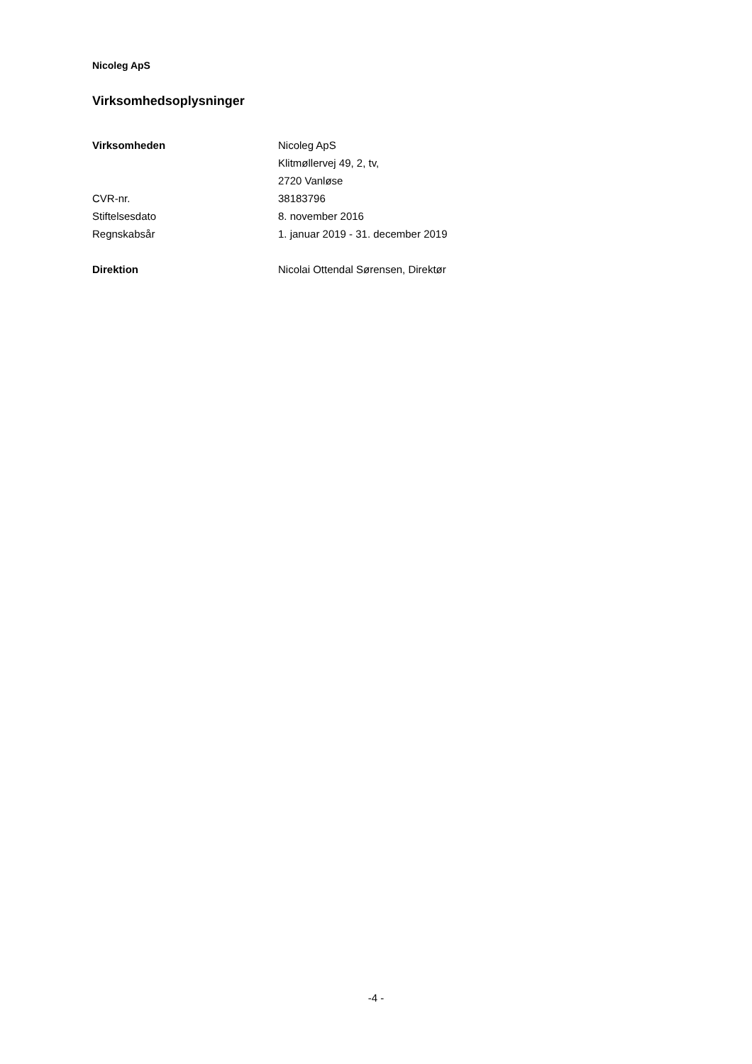Nicoleg ApS
Virksomhedsoplysninger
| Virksomheden | Nicoleg ApS |
| | Klitmøllervej 49, 2, tv, |
| | 2720 Vanløse |
| CVR-nr. | 38183796 |
| Stiftelsesdato | 8. november 2016 |
| Regnskabsår | 1. januar 2019 - 31. december 2019 |
| Direktion | Nicolai Ottendal Sørensen, Direktør |
-4 -